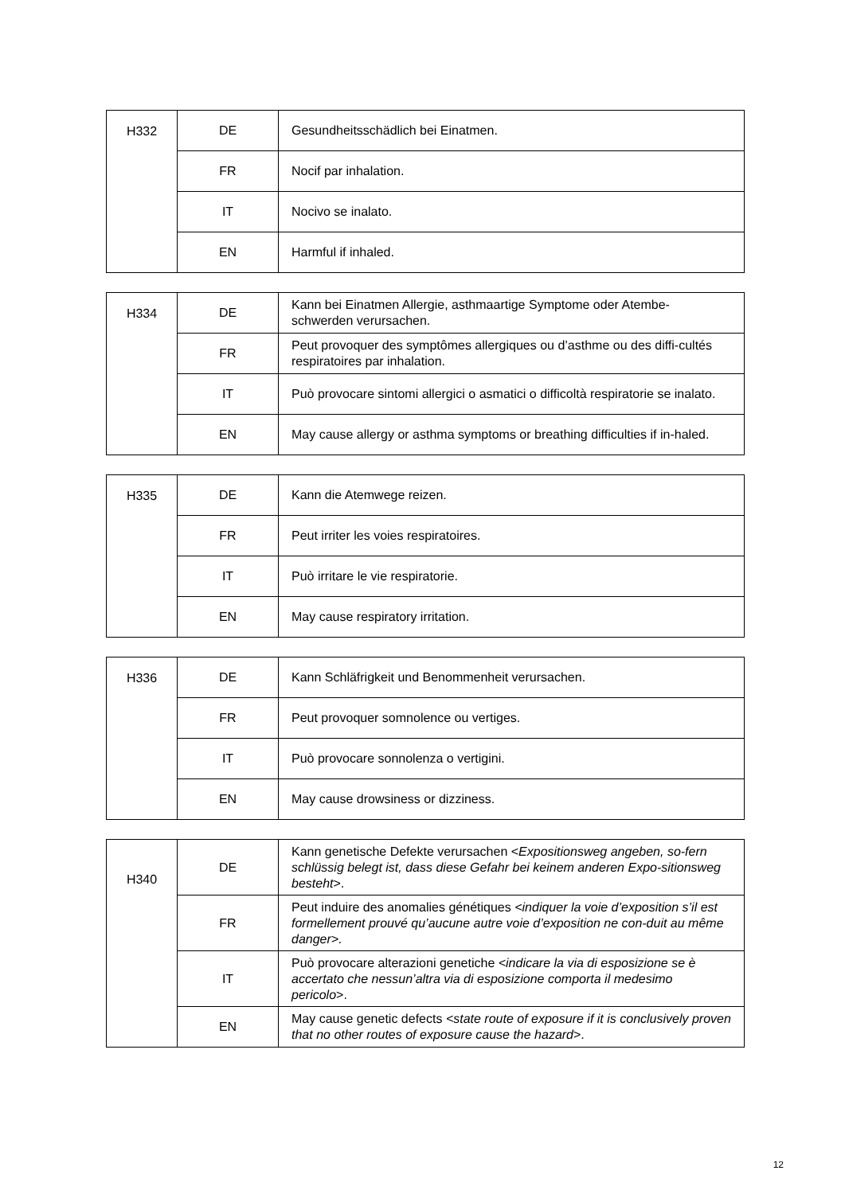| H332 | DE | Gesundheitsschädlich bei Einatmen. |
| | FR | Nocif par inhalation. |
| | IT | Nocivo se inalato. |
| | EN | Harmful if inhaled. |
| H334 | DE | Kann bei Einatmen Allergie, asthmaartige Symptome oder Atembe-schwerden verursachen. |
| | FR | Peut provoquer des symptômes allergiques ou d’asthme ou des diffi-cultés respiratoires par inhalation. |
| | IT | Può provocare sintomi allergici o asmatici o difficoltà respiratorie se inalato. |
| | EN | May cause allergy or asthma symptoms or breathing difficulties if in-haled. |
| H335 | DE | Kann die Atemwege reizen. |
| | FR | Peut irriter les voies respiratoires. |
| | IT | Può irritare le vie respiratorie. |
| | EN | May cause respiratory irritation. |
| H336 | DE | Kann Schläfrigkeit und Benommenheit verursachen. |
| | FR | Peut provoquer somnolence ou vertiges. |
| | IT | Può provocare sonnolenza o vertigini. |
| | EN | May cause drowsiness or dizziness. |
| H340 | DE | Kann genetische Defekte verursachen < Expositionsweg angeben, so-fern schlüssig belegt ist, dass diese Gefahr bei keinem anderen Expo-sitionsweg besteht >. |
| | FR | Peut induire des anomalies génétiques <indiquer la voie d’exposition s’il est formellement prouvé qu’aucune autre voie d’exposition ne con-duit au même danger>. |
| | IT | Può provocare alterazioni genetiche <indicare la via di esposizione se è accertato che nessun’altra via di esposizione comporta il medesimo pericolo >. |
| | EN | May cause genetic defects <state route of exposure if it is conclusively proven that no other routes of exposure cause the hazard >. |
12